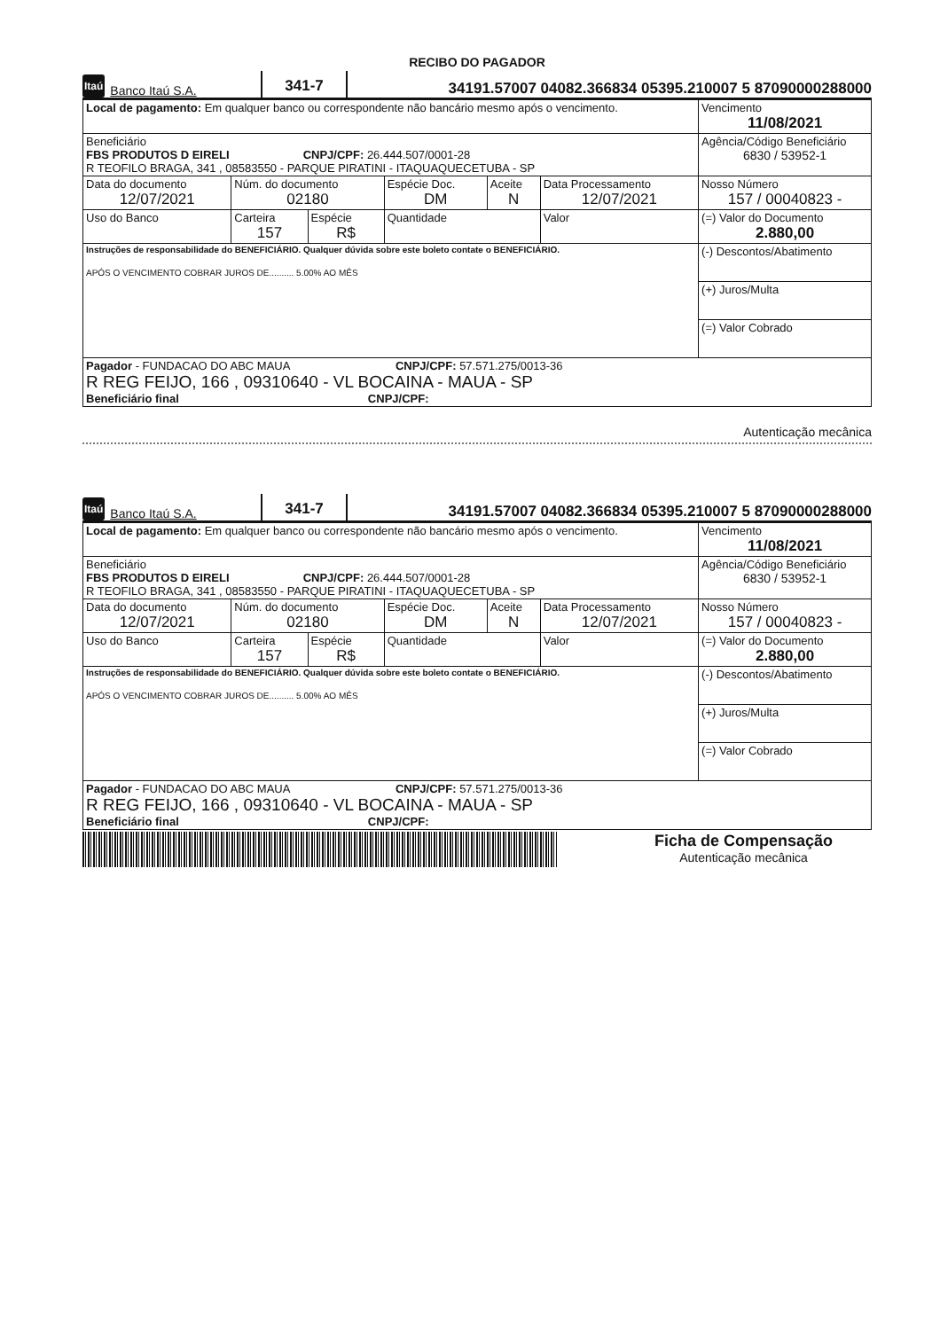RECIBO DO PAGADOR
Itaú Banco Itaú S.A. 341-7 34191.57007 04082.366834 05395.210007 5 87090000288000
| Local de pagamento: Em qualquer banco ou correspondente não bancário mesmo após o vencimento. | | | | | | Vencimento 11/08/2021 |
| Beneficiário FBS PRODUTOS D EIRELI CNPJ/CPF: 26.444.507/0001-28 R TEOFILO BRAGA, 341 , 08583550 - PARQUE PIRATINI - ITAQUAQUECETUBA - SP | | | | | | Agência/Código Beneficiário 6830 / 53952-1 |
| Data do documento 12/07/2021 | Núm. do documento 02180 | | Espécie Doc. DM | Aceite N | Data Processamento 12/07/2021 | Nosso Número 157 / 00040823 - |
| Uso do Banco | Carteira 157 | Espécie R$ | Quantidade | | Valor | (=) Valor do Documento 2.880,00 |
| Instruções de responsabilidade do BENEFICIÁRIO. Qualquer dúvida sobre este boleto contate o BENEFICIÁRIO. APÓS O VENCIMENTO COBRAR JUROS DE.......... 5.00% AO MÊS | | | | | | (-) Descontos/Abatimento |
| | | | | | | (+) Juros/Multa |
| | | | | | | (=) Valor Cobrado |
| Pagador - FUNDACAO DO ABC MAUA CNPJ/CPF: 57.571.275/0013-36 R REG FEIJO, 166 , 09310640 - VL BOCAINA - MAUA - SP Beneficiário final CNPJ/CPF: | | | | | | |
Autenticação mecânica
Itaú Banco Itaú S.A. 341-7 34191.57007 04082.366834 05395.210007 5 87090000288000
| Local de pagamento: Em qualquer banco ou correspondente não bancário mesmo após o vencimento. | | | | | | Vencimento 11/08/2021 |
| Beneficiário FBS PRODUTOS D EIRELI CNPJ/CPF: 26.444.507/0001-28 R TEOFILO BRAGA, 341 , 08583550 - PARQUE PIRATINI - ITAQUAQUECETUBA - SP | | | | | | Agência/Código Beneficiário 6830 / 53952-1 |
| Data do documento 12/07/2021 | Núm. do documento 02180 | | Espécie Doc. DM | Aceite N | Data Processamento 12/07/2021 | Nosso Número 157 / 00040823 - |
| Uso do Banco | Carteira 157 | Espécie R$ | Quantidade | | Valor | (=) Valor do Documento 2.880,00 |
| Instruções de responsabilidade do BENEFICIÁRIO. Qualquer dúvida sobre este boleto contate o BENEFICIÁRIO. APÓS O VENCIMENTO COBRAR JUROS DE.......... 5.00% AO MÊS | | | | | | (-) Descontos/Abatimento |
| | | | | | | (+) Juros/Multa |
| | | | | | | (=) Valor Cobrado |
| Pagador - FUNDACAO DO ABC MAUA CNPJ/CPF: 57.571.275/0013-36 R REG FEIJO, 166 , 09310640 - VL BOCAINA - MAUA - SP Beneficiário final CNPJ/CPF: | | | | | | |
Ficha de Compensação
Autenticação mecânica